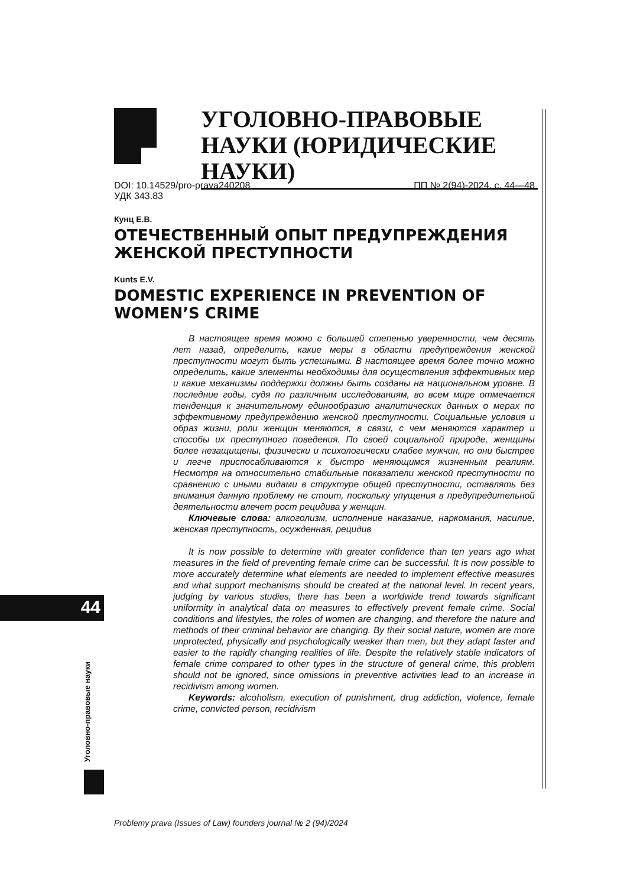УГОЛОВНО-ПРАВОВЫЕ НАУКИ (ЮРИДИЧЕСКИЕ НАУКИ)
DOI: 10.14529/pro-prava240208
УДК 343.83
ПП № 2(94)-2024. с. 44—48
Кунц Е.В.
ОТЕЧЕСТВЕННЫЙ ОПЫТ ПРЕДУПРЕЖДЕНИЯ ЖЕНСКОЙ ПРЕСТУПНОСТИ
Kunts E.V.
DOMESTIC EXPERIENCE IN PREVENTION OF WOMEN’S CRIME
В настоящее время можно с большей степенью уверенности, чем десять лет назад, определить, какие меры в области предупреждения женской преступности могут быть успешными. В настоящее время более точно можно определить, какие элементы необходимы для осуществления эффективных мер и какие механизмы поддержки должны быть созданы на национальном уровне. В последние годы, судя по различным исследованиям, во всем мире отмечается тенденция к значительному единообразию аналитических данных о мерах по эффективному предупреждению женской преступности. Социальные условия и образ жизни, роли женщин меняются, в связи, с чем меняются характер и способы их преступного поведения. По своей социальной природе, женщины более незащищены, физически и психологически слабее мужчин, но они быстрее и легче приспосабливаются к быстро меняющимся жизненным реалиям. Несмотря на относительно стабильные показатели женской преступности по сравнению с иными видами в структуре общей преступности, оставлять без внимания данную проблему не стоит, поскольку упущения в предупредительной деятельности влечет рост рецидива у женщин.
Ключевые слова: алкоголизм, исполнение наказание, наркомания, насилие, женская преступность, осужденная, рецидив
It is now possible to determine with greater confidence than ten years ago what measures in the field of preventing female crime can be successful. It is now possible to more accurately determine what elements are needed to implement effective measures and what support mechanisms should be created at the national level. In recent years, judging by various studies, there has been a worldwide trend towards significant uniformity in analytical data on measures to effectively prevent female crime. Social conditions and lifestyles, the roles of women are changing, and therefore the nature and methods of their criminal behavior are changing. By their social nature, women are more unprotected, physically and psychologically weaker than men, but they adapt faster and easier to the rapidly changing realities of life. Despite the relatively stable indicators of female crime compared to other types in the structure of general crime, this problem should not be ignored, since omissions in preventive activities lead to an increase in recidivism among women.
Keywords: alcoholism, execution of punishment, drug addiction, violence, female crime, convicted person, recidivism
44
Уголовно-правовые науки
Problemy prava (Issues of Law) founders journal № 2 (94)/2024